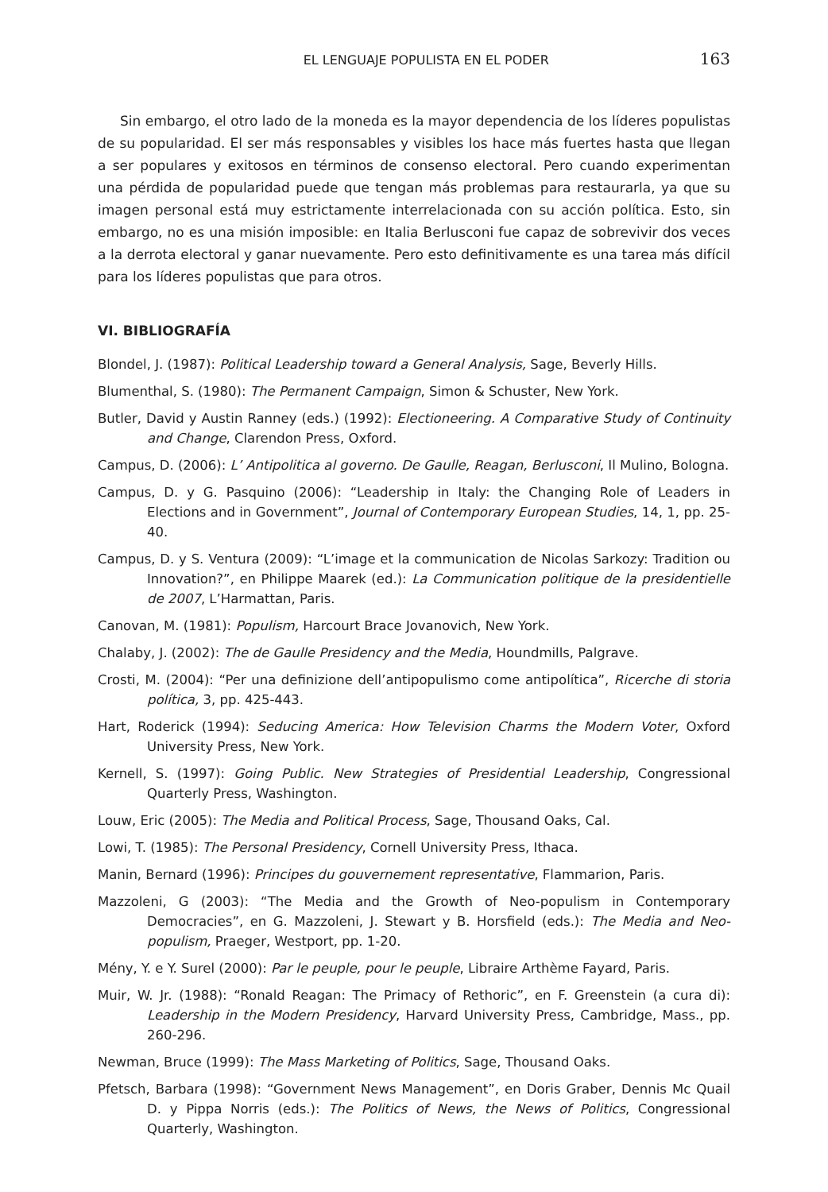EL LENGUAJE POPULISTA EN EL PODER 163
Sin embargo, el otro lado de la moneda es la mayor dependencia de los líderes populistas de su popularidad. El ser más responsables y visibles los hace más fuertes hasta que llegan a ser populares y exitosos en términos de consenso electoral. Pero cuando experimentan una pérdida de popularidad puede que tengan más problemas para restaurarla, ya que su imagen personal está muy estrictamente interrelacionada con su acción política. Esto, sin embargo, no es una misión imposible: en Italia Berlusconi fue capaz de sobrevivir dos veces a la derrota electoral y ganar nuevamente. Pero esto definitivamente es una tarea más difícil para los líderes populistas que para otros.
VI. BIBLIOGRAFÍA
Blondel, J. (1987): Political Leadership toward a General Analysis, Sage, Beverly Hills.
Blumenthal, S. (1980): The Permanent Campaign, Simon & Schuster, New York.
Butler, David y Austin Ranney (eds.) (1992): Electioneering. A Comparative Study of Continuity and Change, Clarendon Press, Oxford.
Campus, D. (2006): L’ Antipolitica al governo. De Gaulle, Reagan, Berlusconi, Il Mulino, Bologna.
Campus, D. y G. Pasquino (2006): “Leadership in Italy: the Changing Role of Leaders in Elections and in Government”, Journal of Contemporary European Studies, 14, 1, pp. 25-40.
Campus, D. y S. Ventura (2009): “L’image et la communication de Nicolas Sarkozy: Tradition ou Innovation?”, en Philippe Maarek (ed.): La Communication politique de la presidentielle de 2007, L’Harmattan, Paris.
Canovan, M. (1981): Populism, Harcourt Brace Jovanovich, New York.
Chalaby, J. (2002): The de Gaulle Presidency and the Media, Houndmills, Palgrave.
Crosti, M. (2004): “Per una definizione dell’antipopulismo come antipolítica”, Ricerche di storia política, 3, pp. 425-443.
Hart, Roderick (1994): Seducing America: How Television Charms the Modern Voter, Oxford University Press, New York.
Kernell, S. (1997): Going Public. New Strategies of Presidential Leadership, Congressional Quarterly Press, Washington.
Louw, Eric (2005): The Media and Political Process, Sage, Thousand Oaks, Cal.
Lowi, T. (1985): The Personal Presidency, Cornell University Press, Ithaca.
Manin, Bernard (1996): Principes du gouvernement representative, Flammarion, Paris.
Mazzoleni, G (2003): “The Media and the Growth of Neo-populism in Contemporary Democracies”, en G. Mazzoleni, J. Stewart y B. Horsfield (eds.): The Media and Neo-populism, Praeger, Westport, pp. 1-20.
Mény, Y. e Y. Surel (2000): Par le peuple, pour le peuple, Libraire Arthème Fayard, Paris.
Muir, W. Jr. (1988): “Ronald Reagan: The Primacy of Rethoric”, en F. Greenstein (a cura di): Leadership in the Modern Presidency, Harvard University Press, Cambridge, Mass., pp. 260-296.
Newman, Bruce (1999): The Mass Marketing of Politics, Sage, Thousand Oaks.
Pfetsch, Barbara (1998): “Government News Management”, en Doris Graber, Dennis Mc Quail D. y Pippa Norris (eds.): The Politics of News, the News of Politics, Congressional Quarterly, Washington.